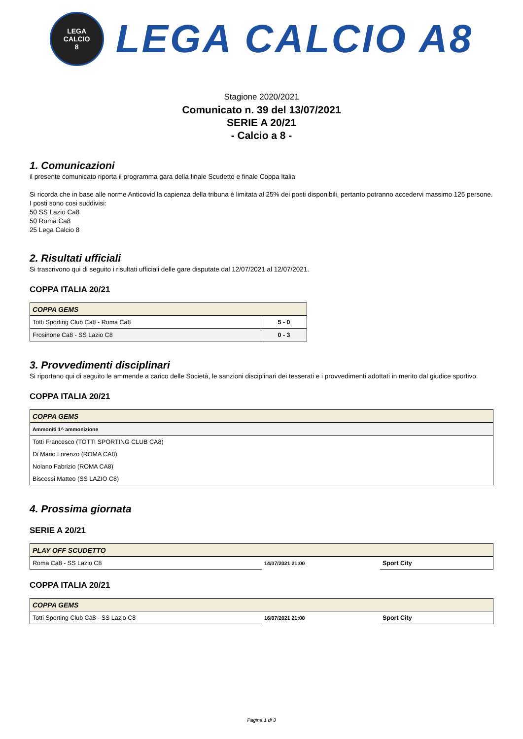LEGA
CALCIO
8
LEGA CALCIO A8
Stagione 2020/2021
Comunicato n. 39 del 13/07/2021
SERIE A 20/21
- Calcio a 8 -
1. Comunicazioni
il presente comunicato riporta il programma gara della finale Scudetto e finale Coppa Italia
Si ricorda che in base alle norme Anticovid la capienza della tribuna è limitata al 25% dei posti disponibili, pertanto potranno accedervi massimo 125 persone. I posti sono cosi suddivisi:
50 SS Lazio Ca8
50 Roma Ca8
25 Lega Calcio 8
2. Risultati ufficiali
Si trascrivono qui di seguito i risultati ufficiali delle gare disputate dal 12/07/2021 al 12/07/2021.
COPPA ITALIA 20/21
| COPPA GEMS | |
| --- | --- |
| Totti Sporting Club Ca8 - Roma Ca8 | 5 - 0 |
| Frosinone Ca8 - SS Lazio C8 | 0 - 3 |
3. Provvedimenti disciplinari
Si riportano qui di seguito le ammende a carico delle Società, le sanzioni disciplinari dei tesserati e i provvedimenti adottati in merito dal giudice sportivo.
COPPA ITALIA 20/21
| COPPA GEMS |
| --- |
| Ammoniti 1^ ammonizione |
| Totti Francesco (TOTTI SPORTING CLUB CA8) |
| Di Mario Lorenzo (ROMA CA8) |
| Nolano Fabrizio (ROMA CA8) |
| Biscossi Matteo (SS LAZIO C8) |
4. Prossima giornata
SERIE A 20/21
| PLAY OFF SCUDETTO | | |
| --- | --- | --- |
| Roma Ca8 - SS Lazio C8 | 14/07/2021 21:00 | Sport City |
COPPA ITALIA 20/21
| COPPA GEMS | | |
| --- | --- | --- |
| Totti Sporting Club Ca8 - SS Lazio C8 | 16/07/2021 21:00 | Sport City |
Pagina 1 di 3